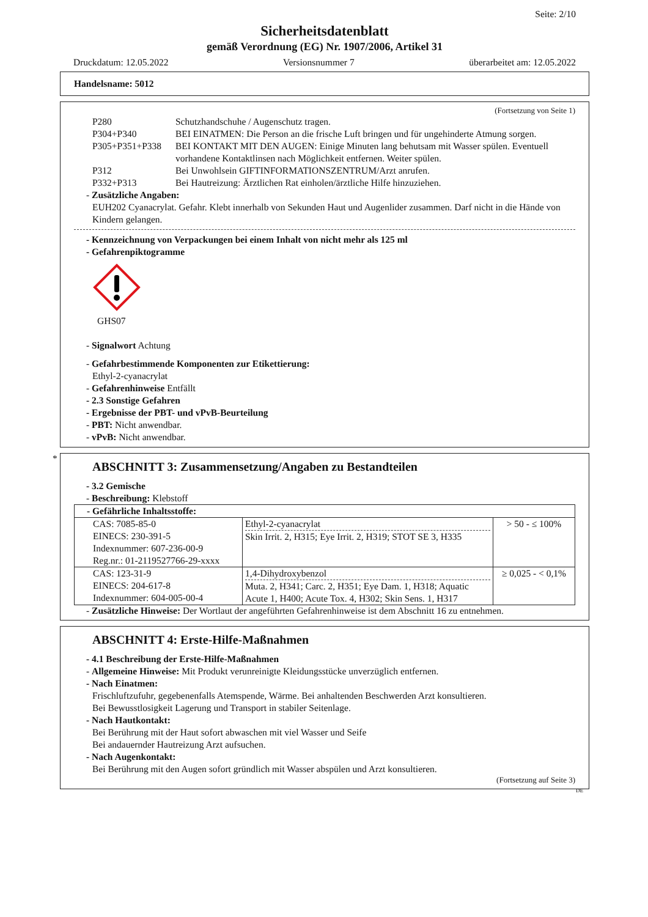Seite: 2/10
Sicherheitsdatenblatt
gemäß Verordnung (EG) Nr. 1907/2006, Artikel 31
Druckdatum: 12.05.2022 Versionsnummer 7 überarbeitet am: 12.05.2022
Handelsname: 5012
(Fortsetzung von Seite 1)
P280 Schutzhandschuhe / Augenschutz tragen.
P304+P340 BEI EINATMEN: Die Person an die frische Luft bringen und für ungehinderte Atmung sorgen.
P305+P351+P338 BEI KONTAKT MIT DEN AUGEN: Einige Minuten lang behutsam mit Wasser spülen. Eventuell vorhandene Kontaktlinsen nach Möglichkeit entfernen. Weiter spülen.
P312 Bei Unwohlsein GIFTINFORMATIONSZENTRUM/Arzt anrufen.
P332+P313 Bei Hautreizung: Ärztlichen Rat einholen/ärztliche Hilfe hinzuziehen.
- Zusätzliche Angaben:
EUH202 Cyanacrylat. Gefahr. Klebt innerhalb von Sekunden Haut und Augenlider zusammen. Darf nicht in die Hände von Kindern gelangen.
- Kennzeichnung von Verpackungen bei einem Inhalt von nicht mehr als 125 ml
- Gefahrenpiktogramme
GHS07
- Signalwort Achtung
- Gefahrbestimmende Komponenten zur Etikettierung:
Ethyl-2-cyanacrylat
- Gefahrenhinweise Entfällt
- 2.3 Sonstige Gefahren
- Ergebnisse der PBT- und vPvB-Beurteilung
- PBT: Nicht anwendbar.
- vPvB: Nicht anwendbar.
*
ABSCHNITT 3: Zusammensetzung/Angaben zu Bestandteilen
- 3.2 Gemische
- Beschreibung: Klebstoff
| - Gefährliche Inhaltsstoffe: | | |
| CAS: 7085-85-0 EINECS: 230-391-5 Indexnummer: 607-236-00-9 Reg.nr.: 01-2119527766-29-xxxx | Ethyl-2-cyanacrylat Skin Irrit. 2, H315; Eye Irrit. 2, H319; STOT SE 3, H335 | > 50 - ≤ 100% |
| CAS: 123-31-9 EINECS: 204-617-8 Indexnummer: 604-005-00-4 | 1,4-Dihydroxybenzol Muta. 2, H341; Carc. 2, H351; Eye Dam. 1, H318; Aquatic Acute 1, H400; Acute Tox. 4, H302; Skin Sens. 1, H317 | ≥ 0,025 - < 0,1% |
- Zusätzliche Hinweise: Der Wortlaut der angeführten Gefahrenhinweise ist dem Abschnitt 16 zu entnehmen.
ABSCHNITT 4: Erste-Hilfe-Maßnahmen
- 4.1 Beschreibung der Erste-Hilfe-Maßnahmen
- Allgemeine Hinweise: Mit Produkt verunreinigte Kleidungsstücke unverzüglich entfernen.
- Nach Einatmen:
Frischluftzufuhr, gegebenenfalls Atemspende, Wärme. Bei anhaltenden Beschwerden Arzt konsultieren.
Bei Bewusstlosigkeit Lagerung und Transport in stabiler Seitenlage.
- Nach Hautkontakt:
Bei Berührung mit der Haut sofort abwaschen mit viel Wasser und Seife
Bei andauernder Hautreizung Arzt aufsuchen.
- Nach Augenkontakt:
Bei Berührung mit den Augen sofort gründlich mit Wasser abspülen und Arzt konsultieren.
(Fortsetzung auf Seite 3)
DE